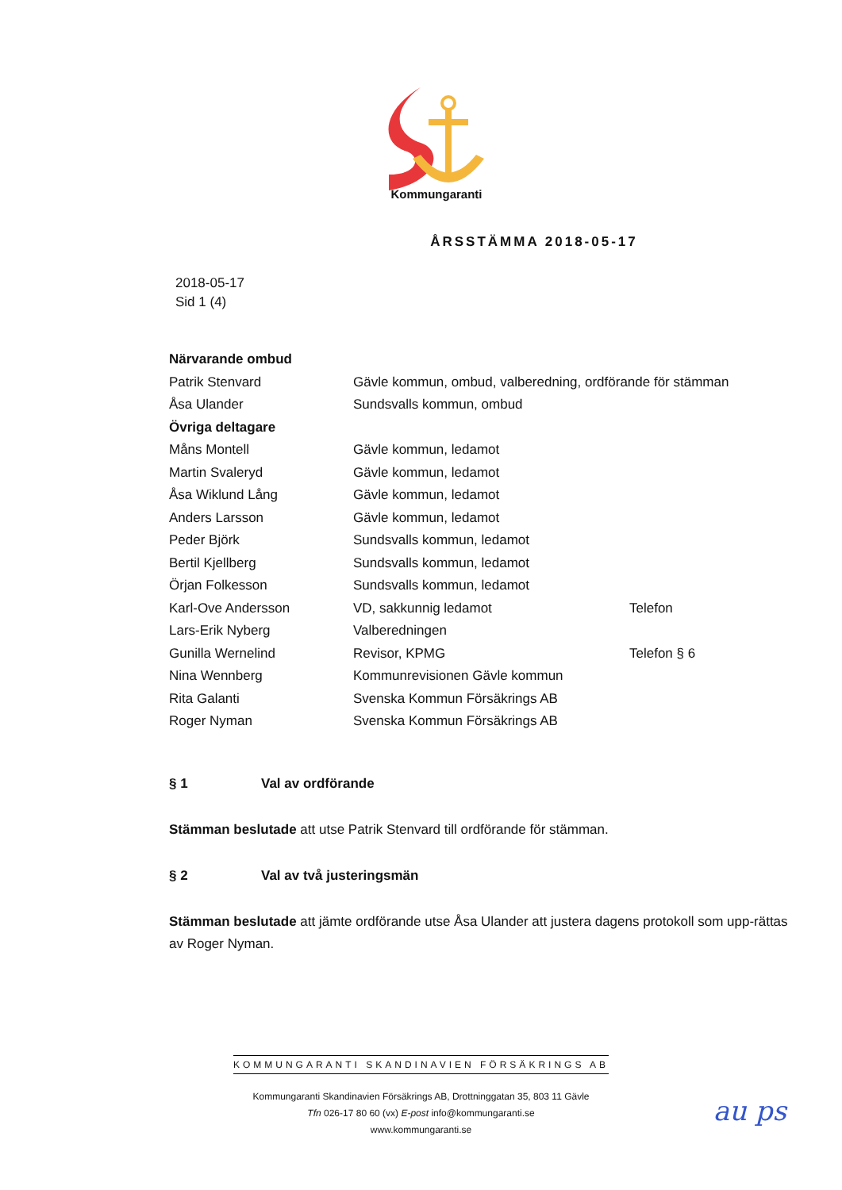Kommungaranti
ÅRSSTÄMMA 2018-05-17
2018-05-17
Sid 1 (4)
| Närvarande ombud | | |
| Patrik Stenvard | Gävle kommun, ombud, valberedning, ordförande för stämman | |
| Åsa Ulander | Sundsvalls kommun, ombud | |
| Övriga deltagare | | |
| Måns Montell | Gävle kommun, ledamot | |
| Martin Svaleryd | Gävle kommun, ledamot | |
| Åsa Wiklund Lång | Gävle kommun, ledamot | |
| Anders Larsson | Gävle kommun, ledamot | |
| Peder Björk | Sundsvalls kommun, ledamot | |
| Bertil Kjellberg | Sundsvalls kommun, ledamot | |
| Örjan Folkesson | Sundsvalls kommun, ledamot | |
| Karl-Ove Andersson | VD, sakkunnig ledamot | Telefon |
| Lars-Erik Nyberg | Valberedningen | |
| Gunilla Wernelind | Revisor, KPMG | Telefon § 6 |
| Nina Wennberg | Kommunrevisionen Gävle kommun | |
| Rita Galanti | Svenska Kommun Försäkrings AB | |
| Roger Nyman | Svenska Kommun Försäkrings AB | |
§ 1 Val av ordförande
Stämman beslutade att utse Patrik Stenvard till ordförande för stämman.
§ 2 Val av två justeringsmän
Stämman beslutade att jämte ordförande utse Åsa Ulander att justera dagens protokoll som upp-rättas av Roger Nyman.
KOMMUNGARANTI SKANDINAVIEN FÖRSÄKRINGS AB
Kommungaranti Skandinavien Försäkrings AB, Drottninggatan 35, 803 11 Gävle
Tfn 026-17 80 60 (vx) E-post info@kommungaranti.se
www.kommungaranti.se
au ps